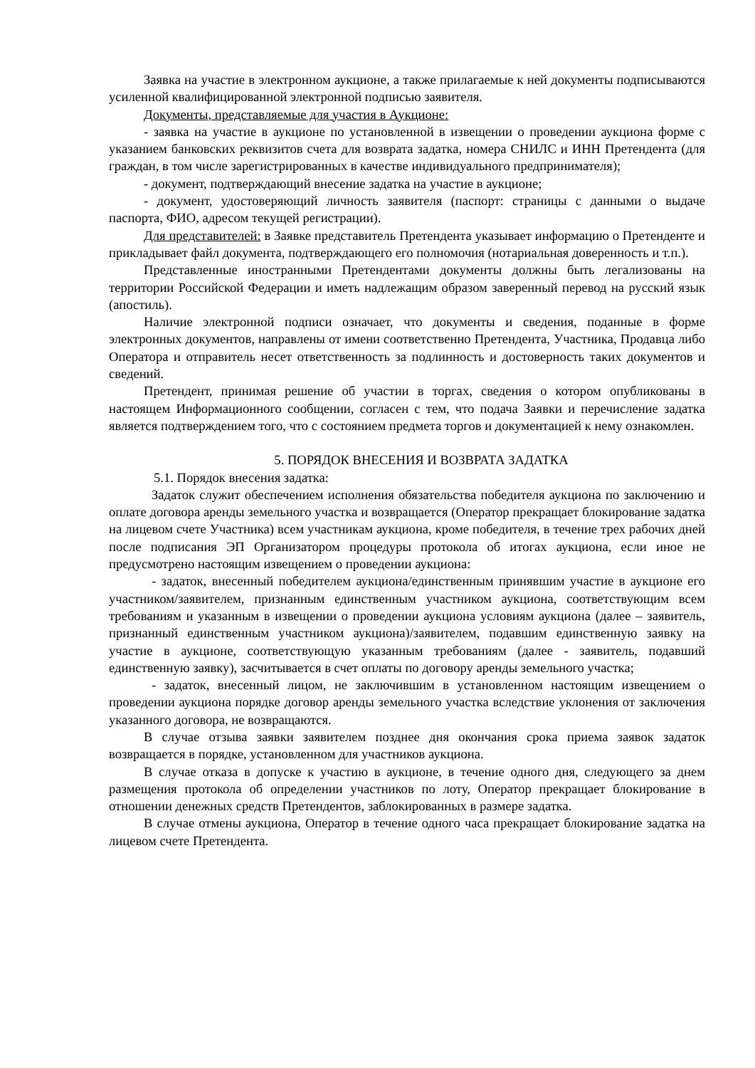Заявка на участие в электронном аукционе, а также прилагаемые к ней документы подписываются усиленной квалифицированной электронной подписью заявителя.
Документы, представляемые для участия в Аукционе:
- заявка на участие в аукционе по установленной в извещении о проведении аукциона форме с указанием банковских реквизитов счета для возврата задатка, номера СНИЛС и ИНН Претендента (для граждан, в том числе зарегистрированных в качестве индивидуального предпринимателя);
- документ, подтверждающий внесение задатка на участие в аукционе;
- документ, удостоверяющий личность заявителя (паспорт: страницы с данными о выдаче паспорта, ФИО, адресом текущей регистрации).
Для представителей: в Заявке представитель Претендента указывает информацию о Претенденте и прикладывает файл документа, подтверждающего его полномочия (нотариальная доверенность и т.п.).
Представленные иностранными Претендентами документы должны быть легализованы на территории Российской Федерации и иметь надлежащим образом заверенный перевод на русский язык (апостиль).
Наличие электронной подписи означает, что документы и сведения, поданные в форме электронных документов, направлены от имени соответственно Претендента, Участника, Продавца либо Оператора и отправитель несет ответственность за подлинность и достоверность таких документов и сведений.
Претендент, принимая решение об участии в торгах, сведения о котором опубликованы в настоящем Информационного сообщении, согласен с тем, что подача Заявки и перечисление задатка является подтверждением того, что с состоянием предмета торгов и документацией к нему ознакомлен.
5. ПОРЯДОК ВНЕСЕНИЯ И ВОЗВРАТА ЗАДАТКА
5.1. Порядок внесения задатка:
Задаток служит обеспечением исполнения обязательства победителя аукциона по заключению и оплате договора аренды земельного участка и возвращается (Оператор прекращает блокирование задатка на лицевом счете Участника) всем участникам аукциона, кроме победителя, в течение трех рабочих дней после подписания ЭП Организатором процедуры протокола об итогах аукциона, если иное не предусмотрено настоящим извещением о проведении аукциона:
- задаток, внесенный победителем аукциона/единственным принявшим участие в аукционе его участником/заявителем, признанным единственным участником аукциона, соответствующим всем требованиям и указанным в извещении о проведении аукциона условиям аукциона (далее – заявитель, признанный единственным участником аукциона)/заявителем, подавшим единственную заявку на участие в аукционе, соответствующую указанным требованиям (далее - заявитель, подавший единственную заявку), засчитывается в счет оплаты по договору аренды земельного участка;
- задаток, внесенный лицом, не заключившим в установленном настоящим извещением о проведении аукциона порядке договор аренды земельного участка вследствие уклонения от заключения указанного договора, не возвращаются.
В случае отзыва заявки заявителем позднее дня окончания срока приема заявок задаток возвращается в порядке, установленном для участников аукциона.
В случае отказа в допуске к участию в аукционе, в течение одного дня, следующего за днем размещения протокола об определении участников по лоту, Оператор прекращает блокирование в отношении денежных средств Претендентов, заблокированных в размере задатка.
В случае отмены аукциона, Оператор в течение одного часа прекращает блокирование задатка на лицевом счете Претендента.